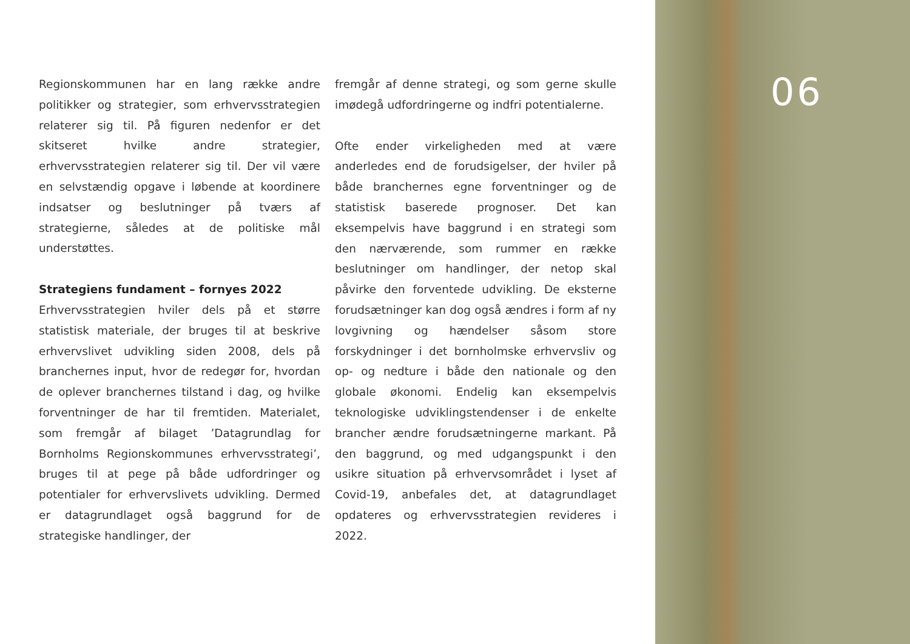Regionskommunen har en lang række andre politikker og strategier, som erhvervsstrategien relaterer sig til. På figuren nedenfor er det skitseret hvilke andre strategier, erhvervsstrategien relaterer sig til. Der vil være en selvstændig opgave i løbende at koordinere indsatser og beslutninger på tværs af strategierne, således at de politiske mål understøttes.
Strategiens fundament – fornyes 2022
Erhvervsstrategien hviler dels på et større statistisk materiale, der bruges til at beskrive erhvervslivet udvikling siden 2008, dels på branchernes input, hvor de redegør for, hvordan de oplever branchernes tilstand i dag, og hvilke forventninger de har til fremtiden. Materialet, som fremgår af bilaget ’Datagrundlag for Bornholms Regionskommunes erhvervsstrategi’, bruges til at pege på både udfordringer og potentialer for erhvervslivets udvikling. Dermed er datagrundlaget også baggrund for de strategiske handlinger, der
fremgår af denne strategi, og som gerne skulle imødegå udfordringerne og indfri potentialerne.
Ofte ender virkeligheden med at være anderledes end de forudsigelser, der hviler på både branchernes egne forventninger og de statistisk baserede prognoser. Det kan eksempelvis have baggrund i en strategi som den nærværende, som rummer en række beslutninger om handlinger, der netop skal påvirke den forventede udvikling. De eksterne forudsætninger kan dog også ændres i form af ny lovgivning og hændelser såsom store forskydninger i det bornholmske erhvervsliv og op- og nedture i både den nationale og den globale økonomi. Endelig kan eksempelvis teknologiske udviklingstendenser i de enkelte brancher ændre forudsætningerne markant. På den baggrund, og med udgangspunkt i den usikre situation på erhvervsområdet i lyset af Covid-19, anbefales det, at datagrundlaget opdateres og erhvervsstrategien revideres i 2022.
06